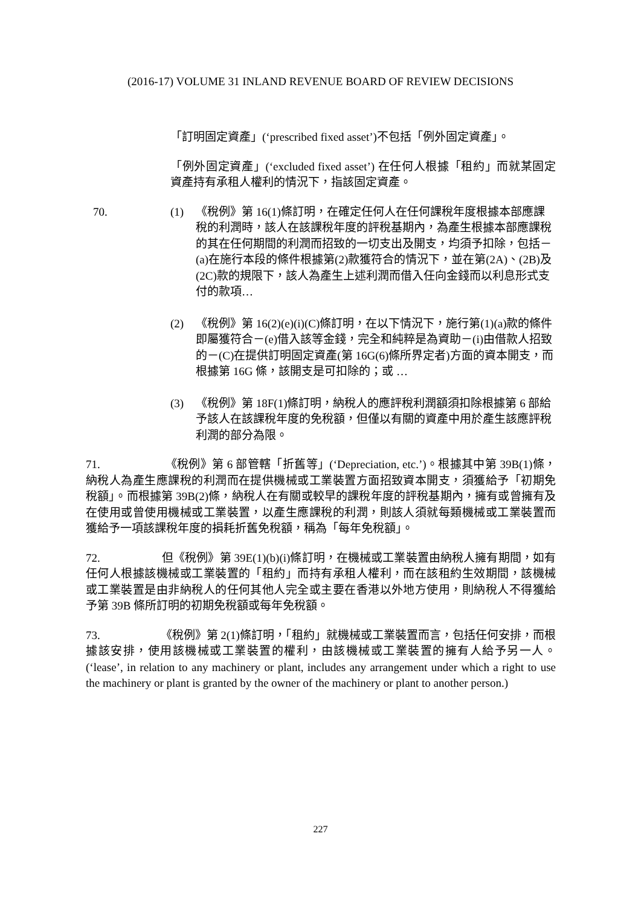(2016-17) VOLUME 31 INLAND REVENUE BOARD OF REVIEW DECISIONS
「訂明固定資產」(‘prescribed fixed asset’)不包括「例外固定資產」。
「例外固定資產」(‘excluded fixed asset’) 在任何人根據「租約」而就某固定資產持有承租人權利的情況下，指該固定資產。
70. (1) 《稅例》第 16(1)條訂明，在確定任何人在任何課稅年度根據本部應課稅的利潤時，該人在該課稅年度的評稅基期內，為產生根據本部應課稅的其在任何期間的利潤而招致的一切支出及開支，均須予扣除，包括－(a)在施行本段的條件根據第(2)款獲符合的情況下，並在第(2A)、(2B)及(2C)款的規限下，該人為產生上述利潤而借入任向金錢而以利息形式支付的款項…
(2) 《稅例》第 16(2)(e)(i)(C)條訂明，在以下情況下，施行第(1)(a)款的條件即屬獲符合－(e)借入該等金錢，完全和純粹是為資助－(i)由借款人招致的－(C)在提供訂明固定資產(第 16G(6)條所界定者)方面的資本開支，而根據第 16G 條，該開支是可扣除的；或 …
(3) 《稅例》第 18F(1)條訂明，納稅人的應評稅利潤額須扣除根據第 6 部給予該人在該課稅年度的免稅額，但僅以有關的資產中用於產生該應評稅利潤的部分為限。
71. 《稅例》第 6 部管轄「折舊等」(‘Depreciation, etc.’)。根據其中第 39B(1)條，納稅人為產生應課稅的利潤而在提供機械或工業裝置方面招致資本開支，須獲給予「初期免稅額」。而根據第 39B(2)條，納稅人在有關或較早的課稅年度的評稅基期內，擁有或曾擁有及在使用或曾使用機械或工業裝置，以產生應課稅的利潤，則該人須就每類機械或工業裝置而獲給予一項該課稅年度的損耗折舊免稅額，稱為「每年免稅額」。
72. 但《稅例》第 39E(1)(b)(i)條訂明，在機械或工業裝置由納稅人擁有期間，如有任何人根據該機械或工業裝置的「租約」而持有承租人權利，而在該租約生效期間，該機械或工業裝置是由非納稅人的任何其他人完全或主要在香港以外地方使用，則納稅人不得獲給予第 39B 條所訂明的初期免稅額或每年免稅額。
73. 《稅例》第 2(1)條訂明，「租約」就機械或工業裝置而言，包括任何安排，而根據該安排，使用該機械或工業裝置的權利，由該機械或工業裝置的擁有人給予另一人。(‘lease’, in relation to any machinery or plant, includes any arrangement under which a right to use the machinery or plant is granted by the owner of the machinery or plant to another person.)
227